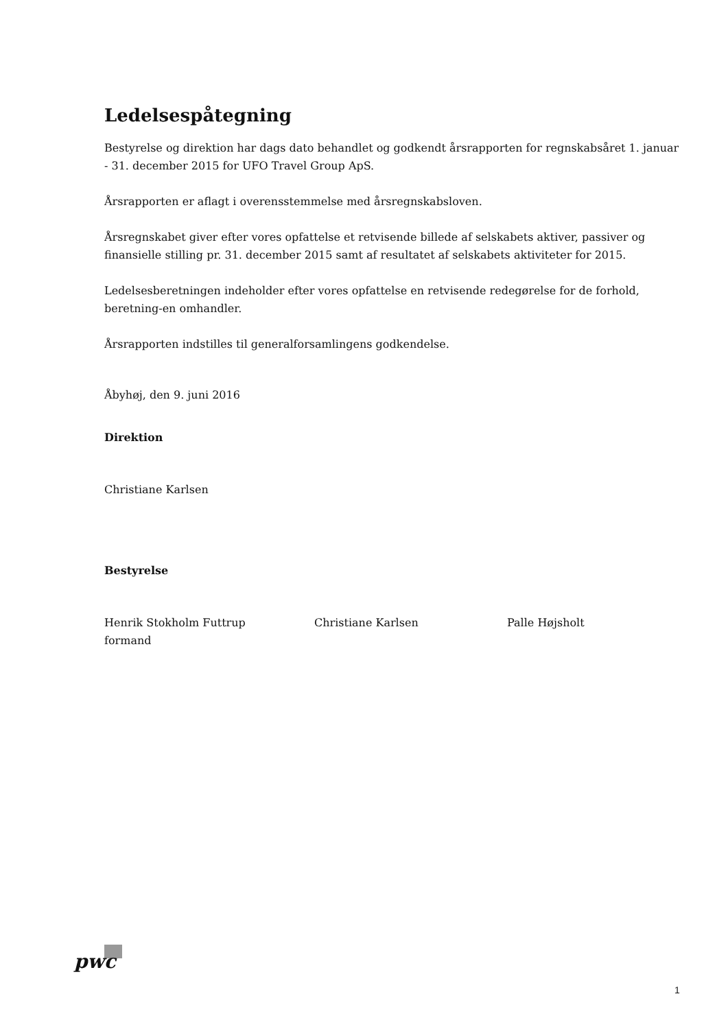Ledelsespåtegning
Bestyrelse og direktion har dags dato behandlet og godkendt årsrapporten for regnskabsåret 1. januar - 31. december 2015 for UFO Travel Group ApS.
Årsrapporten er aflagt i overensstemmelse med årsregnskabsloven.
Årsregnskabet giver efter vores opfattelse et retvisende billede af selskabets aktiver, passiver og finansielle stilling pr. 31. december 2015 samt af resultatet af selskabets aktiviteter for 2015.
Ledelsesberetningen indeholder efter vores opfattelse en retvisende redegørelse for de forhold, beretning-en omhandler.
Årsrapporten indstilles til generalforsamlingens godkendelse.
Åbyhøj, den 9. juni 2016
Direktion
Christiane Karlsen
Bestyrelse
Henrik Stokholm Futtrup
formand
Christiane Karlsen Palle Højsholt
pwc
1